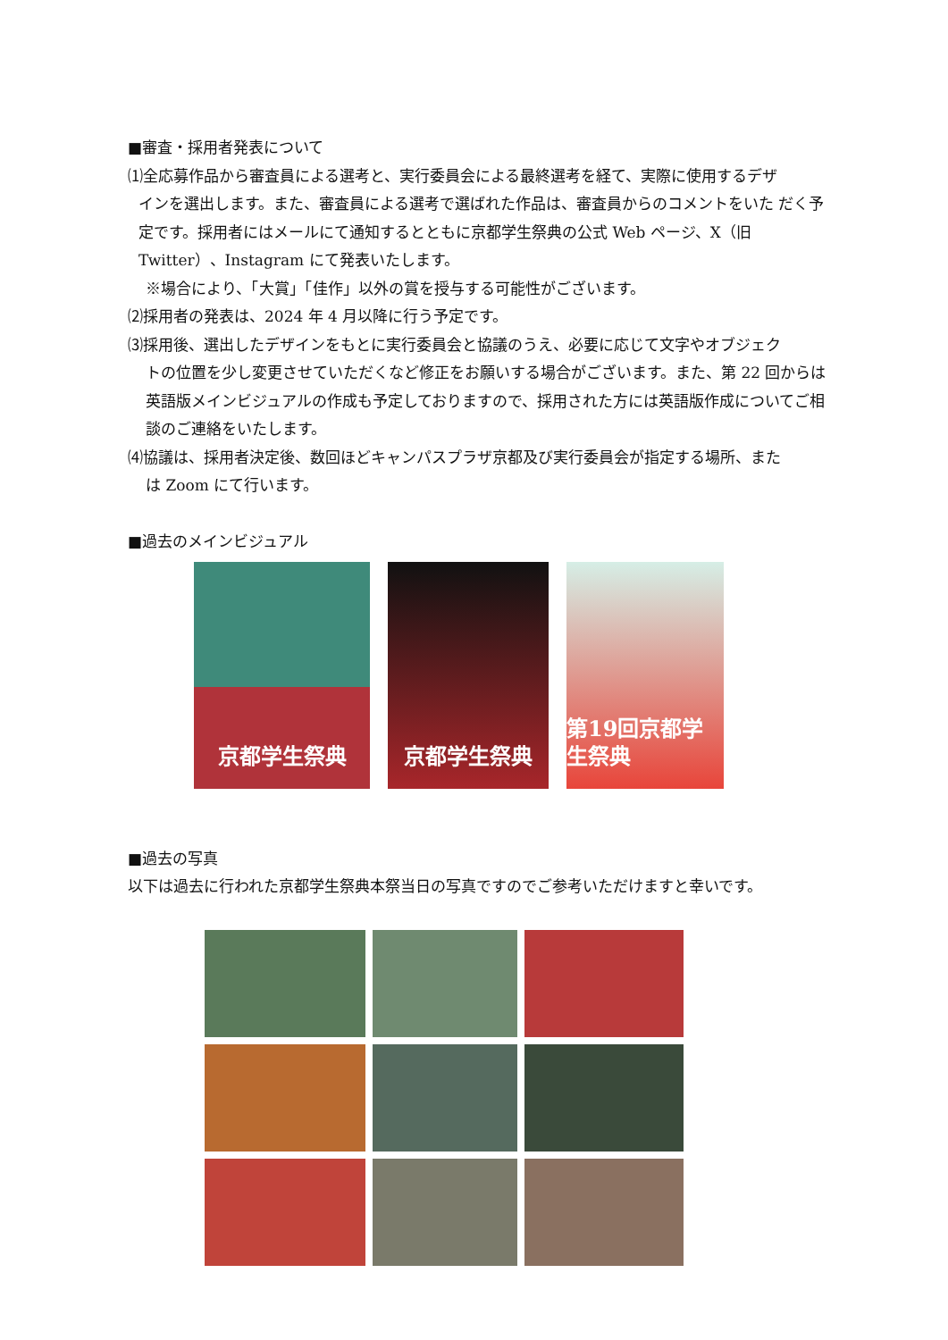■審査・採用者発表について
⑴全応募作品から審査員による選考と、実行委員会による最終選考を経て、実際に使用するデザ
インを選出します。また、審査員による選考で選ばれた作品は、審査員からのコメントをいた だく予定です。採用者にはメールにて通知するとともに京都学生祭典の公式 Web ページ、X（旧 Twitter）、Instagram にて発表いたします。
※場合により、「大賞」「佳作」以外の賞を授与する可能性がございます。
⑵採用者の発表は、2024 年 4 月以降に行う予定です。
⑶採用後、選出したデザインをもとに実行委員会と協議のうえ、必要に応じて文字やオブジェク
トの位置を少し変更させていただくなど修正をお願いする場合がございます。また、第 22 回からは英語版メインビジュアルの作成も予定しておりますので、採用された方には英語版作成についてご相談のご連絡をいたします。
⑷協議は、採用者決定後、数回ほどキャンパスプラザ京都及び実行委員会が指定する場所、また
は Zoom にて行います。
■過去のメインビジュアル
京都学生祭典 京都学生祭典 第19回京都学生祭典
■過去の写真
以下は過去に行われた京都学生祭典本祭当日の写真ですのでご参考いただけますと幸いです。